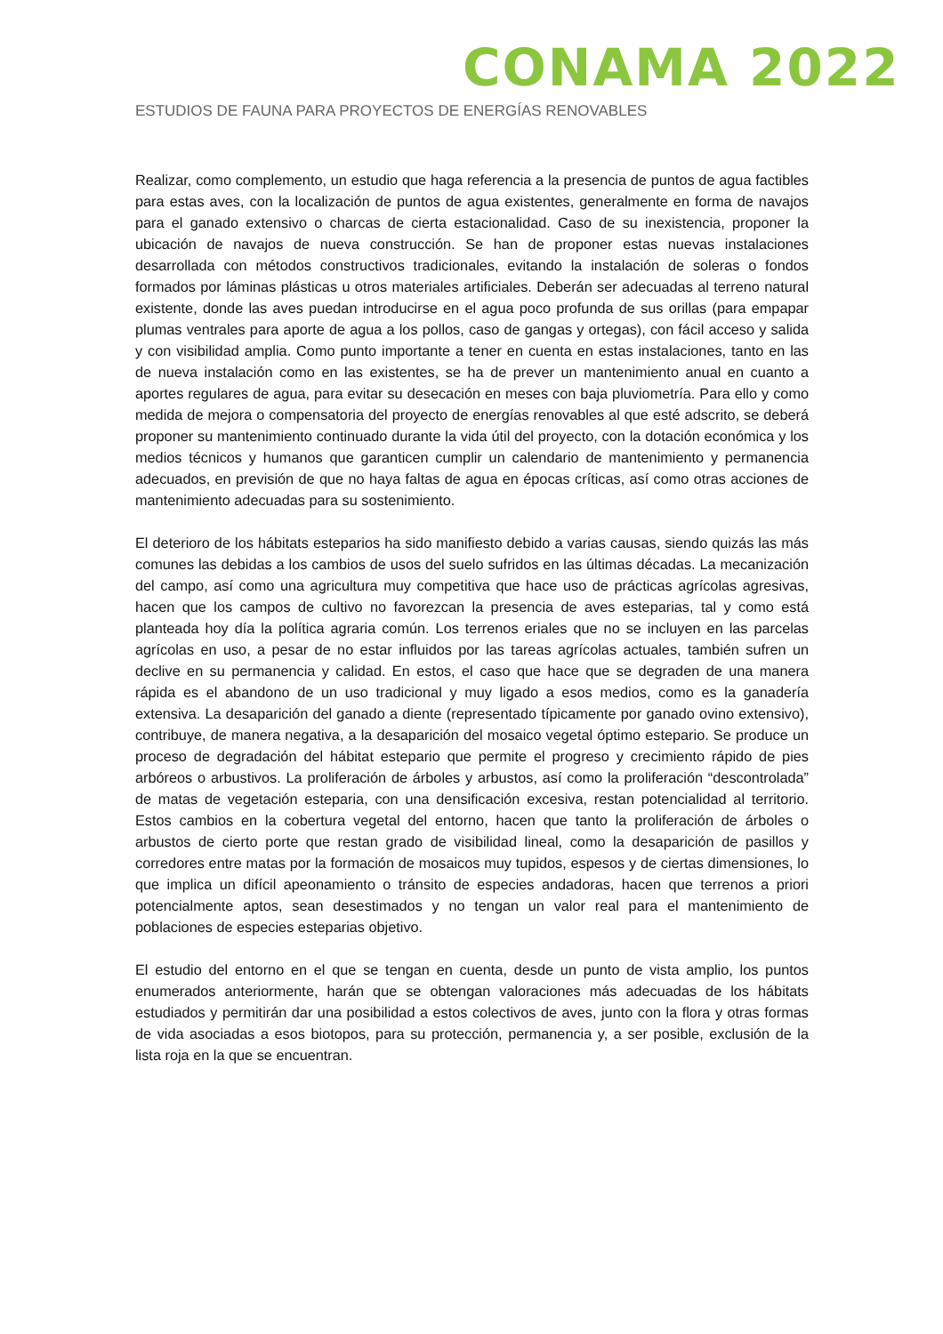CONAMA 2022
ESTUDIOS DE FAUNA PARA PROYECTOS DE ENERGÍAS RENOVABLES
Realizar, como complemento, un estudio que haga referencia a la presencia de puntos de agua factibles para estas aves, con la localización de puntos de agua existentes, generalmente en forma de navajos para el ganado extensivo o charcas de cierta estacionalidad. Caso de su inexistencia, proponer la ubicación de navajos de nueva construcción. Se han de proponer estas nuevas instalaciones desarrollada con métodos constructivos tradicionales, evitando la instalación de soleras o fondos formados por láminas plásticas u otros materiales artificiales. Deberán ser adecuadas al terreno natural existente, donde las aves puedan introducirse en el agua poco profunda de sus orillas (para empapar plumas ventrales para aporte de agua a los pollos, caso de gangas y ortegas), con fácil acceso y salida y con visibilidad amplia. Como punto importante a tener en cuenta en estas instalaciones, tanto en las de nueva instalación como en las existentes, se ha de prever un mantenimiento anual en cuanto a aportes regulares de agua, para evitar su desecación en meses con baja pluviometría. Para ello y como medida de mejora o compensatoria del proyecto de energías renovables al que esté adscrito, se deberá proponer su mantenimiento continuado durante la vida útil del proyecto, con la dotación económica y los medios técnicos y humanos que garanticen cumplir un calendario de mantenimiento y permanencia adecuados, en previsión de que no haya faltas de agua en épocas críticas, así como otras acciones de mantenimiento adecuadas para su sostenimiento.
El deterioro de los hábitats esteparios ha sido manifiesto debido a varias causas, siendo quizás las más comunes las debidas a los cambios de usos del suelo sufridos en las últimas décadas. La mecanización del campo, así como una agricultura muy competitiva que hace uso de prácticas agrícolas agresivas, hacen que los campos de cultivo no favorezcan la presencia de aves esteparias, tal y como está planteada hoy día la política agraria común. Los terrenos eriales que no se incluyen en las parcelas agrícolas en uso, a pesar de no estar influidos por las tareas agrícolas actuales, también sufren un declive en su permanencia y calidad. En estos, el caso que hace que se degraden de una manera rápida es el abandono de un uso tradicional y muy ligado a esos medios, como es la ganadería extensiva. La desaparición del ganado a diente (representado típicamente por ganado ovino extensivo), contribuye, de manera negativa, a la desaparición del mosaico vegetal óptimo estepario. Se produce un proceso de degradación del hábitat estepario que permite el progreso y crecimiento rápido de pies arbóreos o arbustivos. La proliferación de árboles y arbustos, así como la proliferación “descontrolada” de matas de vegetación esteparia, con una densificación excesiva, restan potencialidad al territorio. Estos cambios en la cobertura vegetal del entorno, hacen que tanto la proliferación de árboles o arbustos de cierto porte que restan grado de visibilidad lineal, como la desaparición de pasillos y corredores entre matas por la formación de mosaicos muy tupidos, espesos y de ciertas dimensiones, lo que implica un difícil apeonamiento o tránsito de especies andadoras, hacen que terrenos a priori potencialmente aptos, sean desestimados y no tengan un valor real para el mantenimiento de poblaciones de especies esteparias objetivo.
El estudio del entorno en el que se tengan en cuenta, desde un punto de vista amplio, los puntos enumerados anteriormente, harán que se obtengan valoraciones más adecuadas de los hábitats estudiados y permitirán dar una posibilidad a estos colectivos de aves, junto con la flora y otras formas de vida asociadas a esos biotopos, para su protección, permanencia y, a ser posible, exclusión de la lista roja en la que se encuentran.